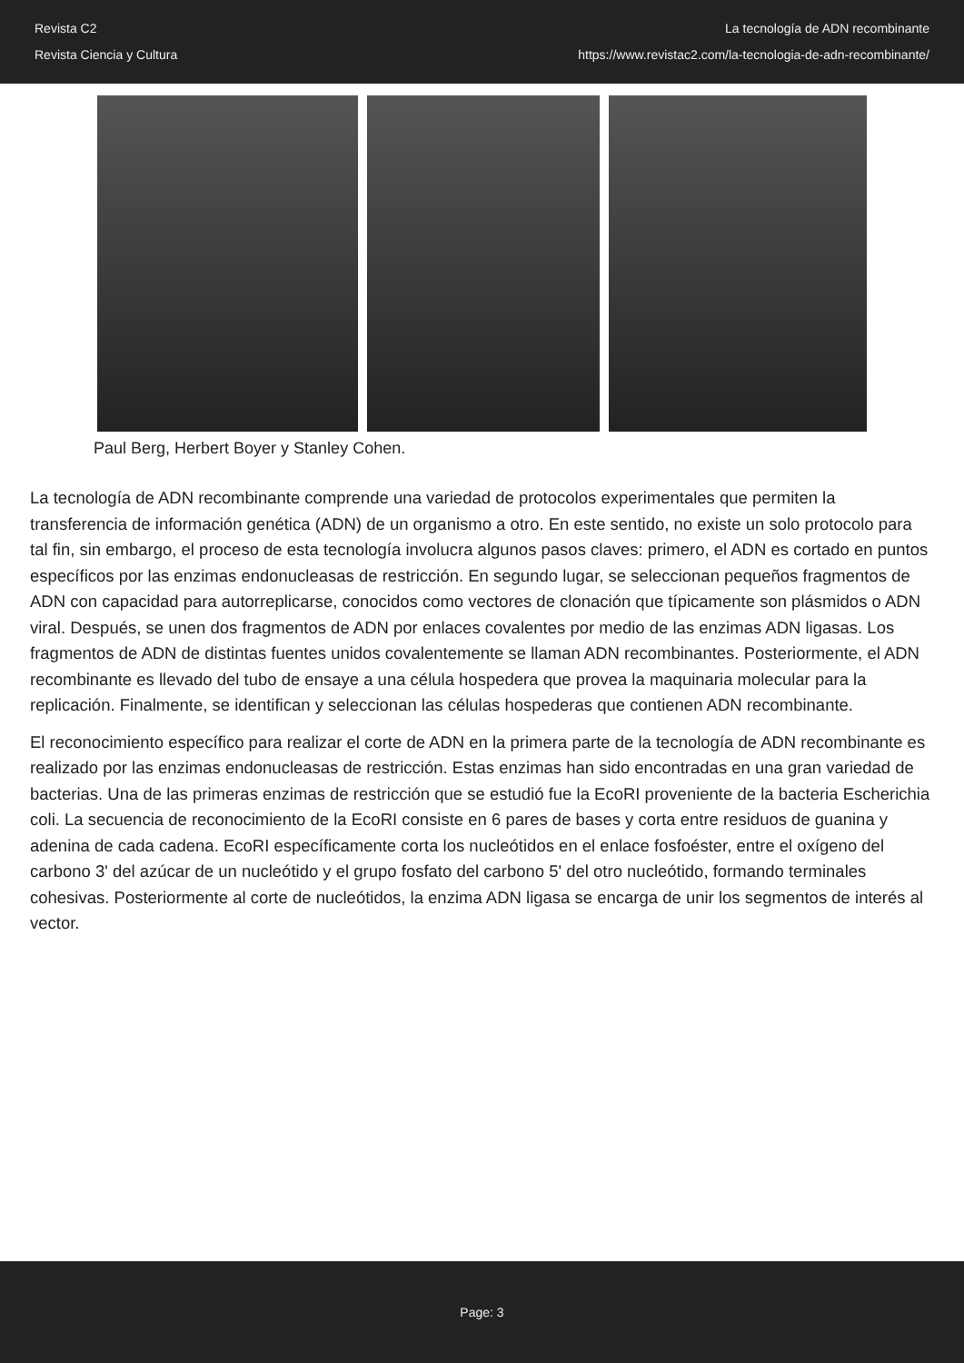Revista C2
Revista Ciencia y Cultura
La tecnología de ADN recombinante
https://www.revistac2.com/la-tecnologia-de-adn-recombinante/
Paul Berg, Herbert Boyer y Stanley Cohen.
La tecnología de ADN recombinante comprende una variedad de protocolos experimentales que permiten la transferencia de información genética (ADN) de un organismo a otro. En este sentido, no existe un solo protocolo para tal fin, sin embargo, el proceso de esta tecnología involucra algunos pasos claves: primero, el ADN es cortado en puntos específicos por las enzimas endonucleasas de restricción. En segundo lugar, se seleccionan pequeños fragmentos de ADN con capacidad para autorreplicarse, conocidos como vectores de clonación que típicamente son plásmidos o ADN viral. Después, se unen dos fragmentos de ADN por enlaces covalentes por medio de las enzimas ADN ligasas. Los fragmentos de ADN de distintas fuentes unidos covalentemente se llaman ADN recombinantes. Posteriormente, el ADN recombinante es llevado del tubo de ensaye a una célula hospedera que provea la maquinaria molecular para la replicación. Finalmente, se identifican y seleccionan las células hospederas que contienen ADN recombinante.
El reconocimiento específico para realizar el corte de ADN en la primera parte de la tecnología de ADN recombinante es realizado por las enzimas endonucleasas de restricción. Estas enzimas han sido encontradas en una gran variedad de bacterias. Una de las primeras enzimas de restricción que se estudió fue la EcoRI proveniente de la bacteria Escherichia coli. La secuencia de reconocimiento de la EcoRI consiste en 6 pares de bases y corta entre residuos de guanina y adenina de cada cadena. EcoRI específicamente corta los nucleótidos en el enlace fosfoéster, entre el oxígeno del carbono 3' del azúcar de un nucleótido y el grupo fosfato del carbono 5' del otro nucleótido, formando terminales cohesivas. Posteriormente al corte de nucleótidos, la enzima ADN ligasa se encarga de unir los segmentos de interés al vector.
Page: 3